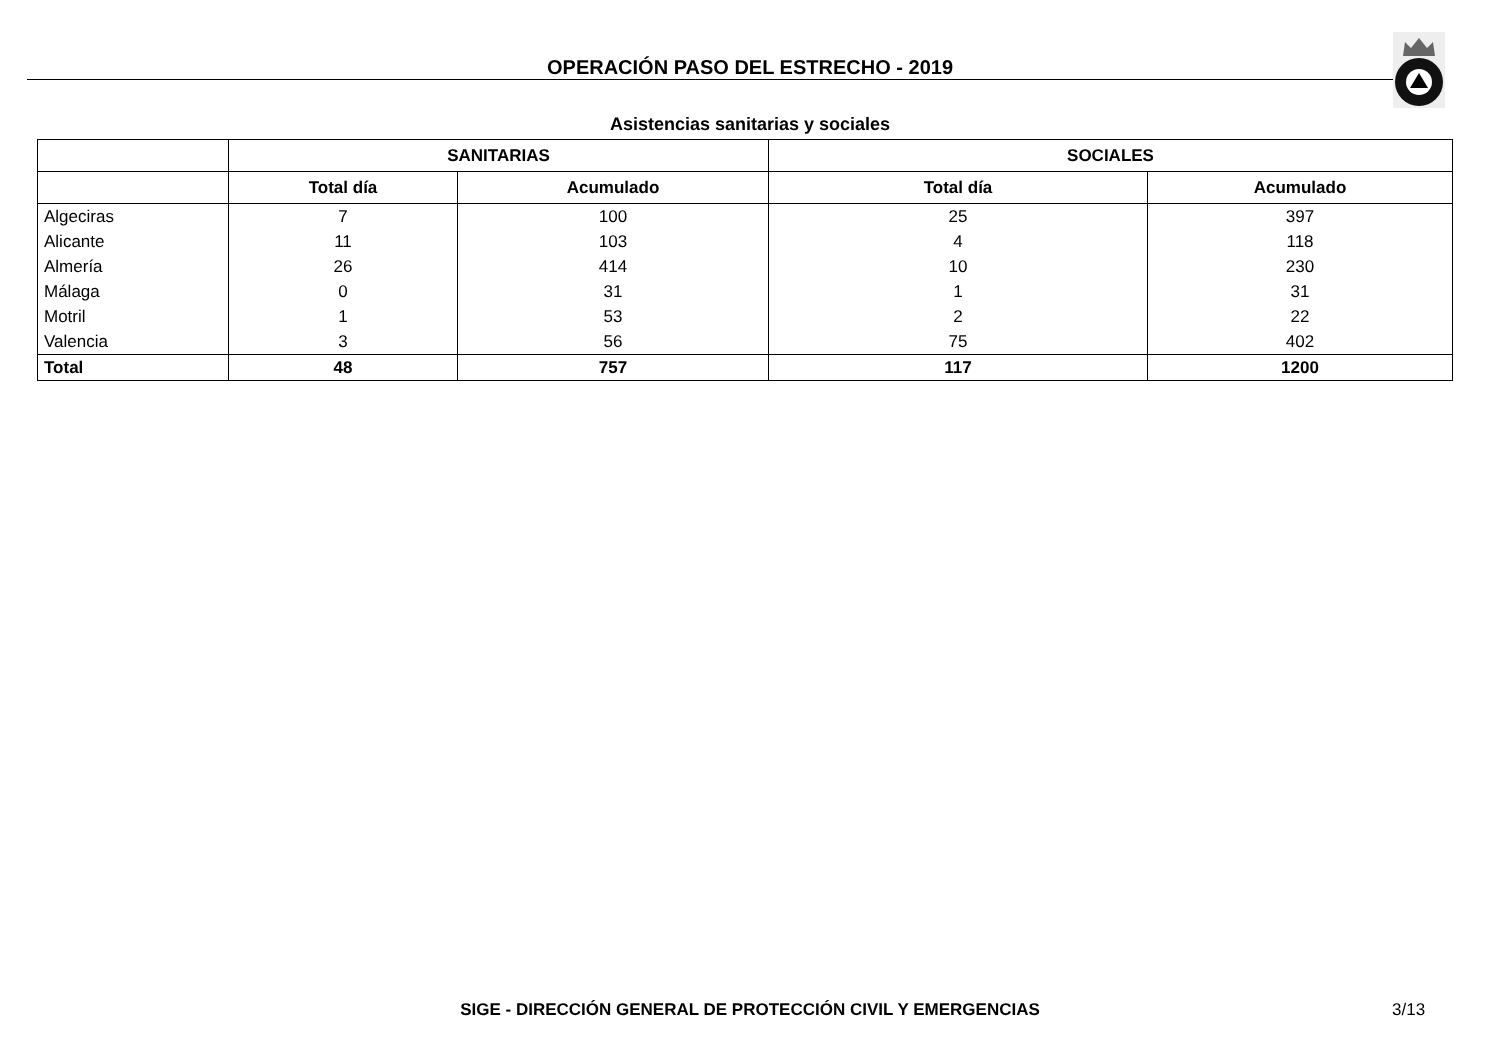OPERACIÓN PASO DEL ESTRECHO - 2019
Asistencias sanitarias y sociales
| | SANITARIAS | | SOCIALES | |
| --- | --- | --- | --- | --- |
| | Total día | Acumulado | Total día | Acumulado |
| Algeciras | 7 | 100 | 25 | 397 |
| Alicante | 11 | 103 | 4 | 118 |
| Almería | 26 | 414 | 10 | 230 |
| Málaga | 0 | 31 | 1 | 31 |
| Motril | 1 | 53 | 2 | 22 |
| Valencia | 3 | 56 | 75 | 402 |
| Total | 48 | 757 | 117 | 1200 |
SIGE - DIRECCIÓN GENERAL DE PROTECCIÓN CIVIL Y EMERGENCIAS 3/13